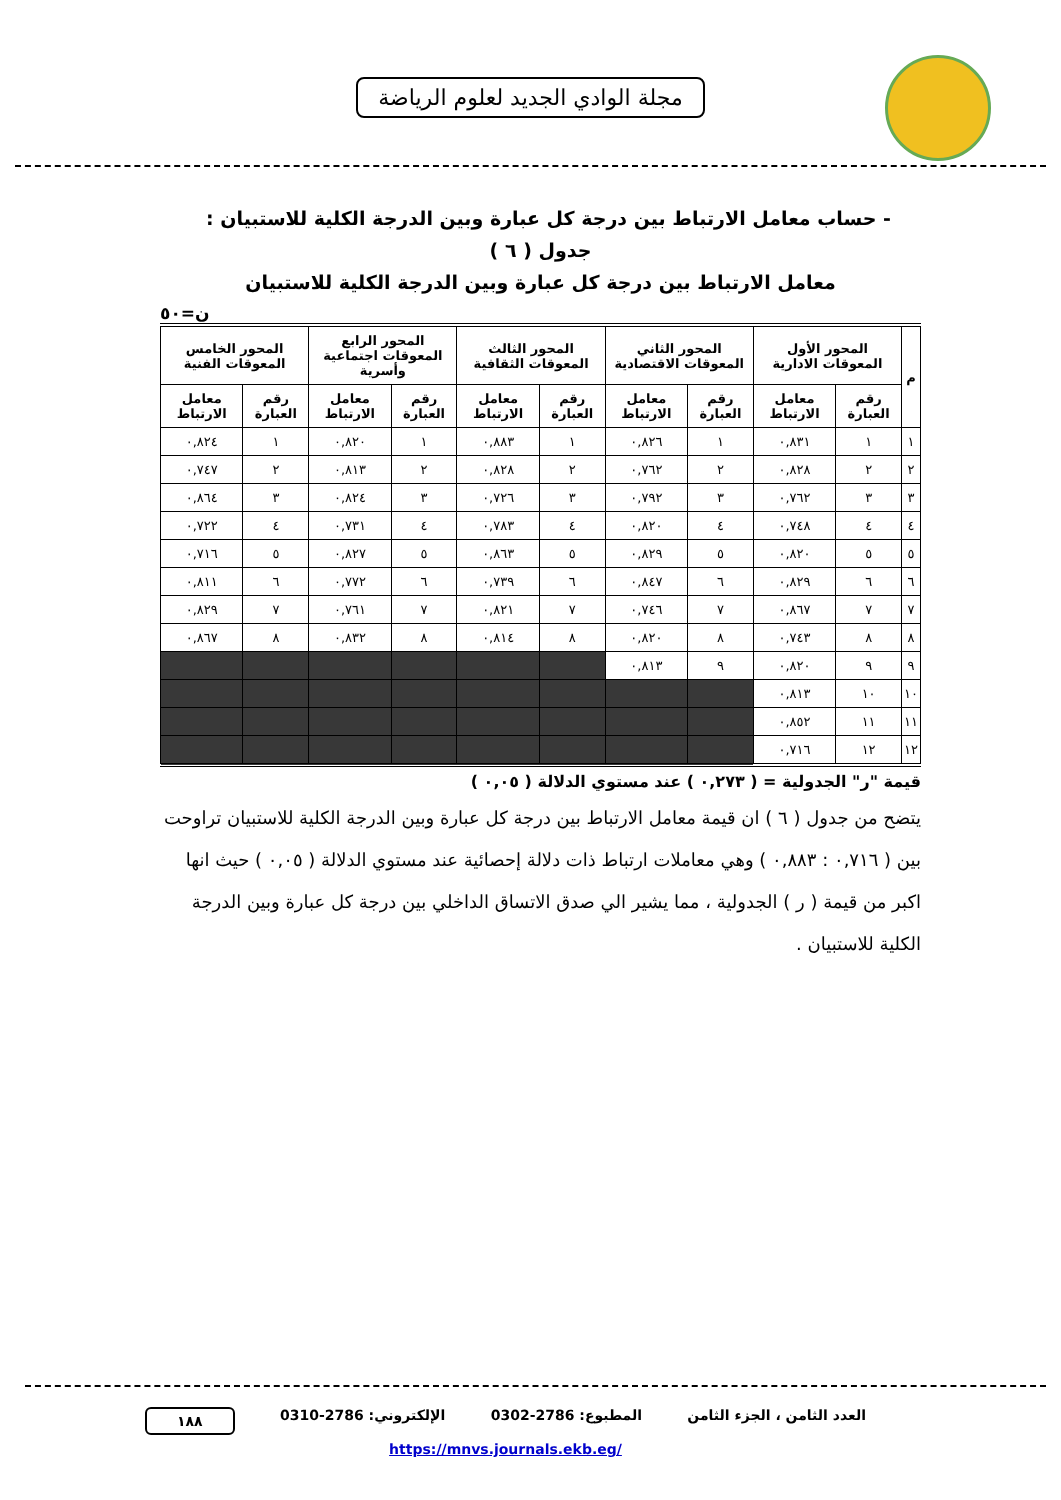مجلة الوادي الجديد لعلوم الرياضة
- حساب معامل الارتباط بين درجة كل عبارة وبين الدرجة الكلية للاستبيان :
جدول ( ٦ )
معامل الارتباط بين درجة كل عبارة وبين الدرجة الكلية للاستبيان
ن=٥٠
| م | المحور الأول المعوقات الادارية | | المحور الثاني المعوقات الاقتصادية | | المحور الثالث المعوقات الثقافية | | المحور الرابع المعوقات اجتماعية وأسرية | | المحور الخامس المعوقات الفنية | |
| --- | --- | --- | --- | --- | --- | --- | --- | --- | --- | --- |
| | رقم العبارة | معامل الارتباط | رقم العبارة | معامل الارتباط | رقم العبارة | معامل الارتباط | رقم العبارة | معامل الارتباط | رقم العبارة | معامل الارتباط |
| ١ | ١ | ٠,٨٣١ | ١ | ٠,٨٢٦ | ١ | ٠,٨٨٣ | ١ | ٠,٨٢٠ | ١ | ٠,٨٢٤ |
| ٢ | ٢ | ٠,٨٢٨ | ٢ | ٠,٧٦٢ | ٢ | ٠,٨٢٨ | ٢ | ٠,٨١٣ | ٢ | ٠,٧٤٧ |
| ٣ | ٣ | ٠,٧٦٢ | ٣ | ٠,٧٩٢ | ٣ | ٠,٧٢٦ | ٣ | ٠,٨٢٤ | ٣ | ٠,٨٦٤ |
| ٤ | ٤ | ٠,٧٤٨ | ٤ | ٠,٨٢٠ | ٤ | ٠,٧٨٣ | ٤ | ٠,٧٣١ | ٤ | ٠,٧٢٢ |
| ٥ | ٥ | ٠,٨٢٠ | ٥ | ٠,٨٢٩ | ٥ | ٠,٨٦٣ | ٥ | ٠,٨٢٧ | ٥ | ٠,٧١٦ |
| ٦ | ٦ | ٠,٨٢٩ | ٦ | ٠,٨٤٧ | ٦ | ٠,٧٣٩ | ٦ | ٠,٧٧٢ | ٦ | ٠,٨١١ |
| ٧ | ٧ | ٠,٨٦٧ | ٧ | ٠,٧٤٦ | ٧ | ٠,٨٢١ | ٧ | ٠,٧٦١ | ٧ | ٠,٨٢٩ |
| ٨ | ٨ | ٠,٧٤٣ | ٨ | ٠,٨٢٠ | ٨ | ٠,٨١٤ | ٨ | ٠,٨٣٢ | ٨ | ٠,٨٦٧ |
| ٩ | ٩ | ٠,٨٢٠ | ٩ | ٠,٨١٣ | | | | | | |
| ١٠ | ١٠ | ٠,٨١٣ | | | | | | | | |
| ١١ | ١١ | ٠,٨٥٢ | | | | | | | | |
| ١٢ | ١٢ | ٠,٧١٦ | | | | | | | | |
قيمة "ر" الجدولية = ( ٠,٢٧٣ ) عند مستوي الدلالة ( ٠,٠٥ )
يتضح من جدول ( ٦ ) ان قيمة معامل الارتباط بين درجة كل عبارة وبين الدرجة الكلية للاستبيان تراوحت بين ( ٠,٧١٦ : ٠,٨٨٣ ) وهي معاملات ارتباط ذات دلالة إحصائية عند مستوي الدلالة ( ٠,٠٥ ) حيث انها اكبر من قيمة ( ر ) الجدولية ، مما يشير الي صدق الاتساق الداخلي بين درجة كل عبارة وبين الدرجة الكلية للاستبيان .
العدد الثامن ، الجزء الثامن المطبوع: 2786-0302 الإلكتروني: 2786-0310 ١٨٨
https://mnvs.journals.ekb.eg/